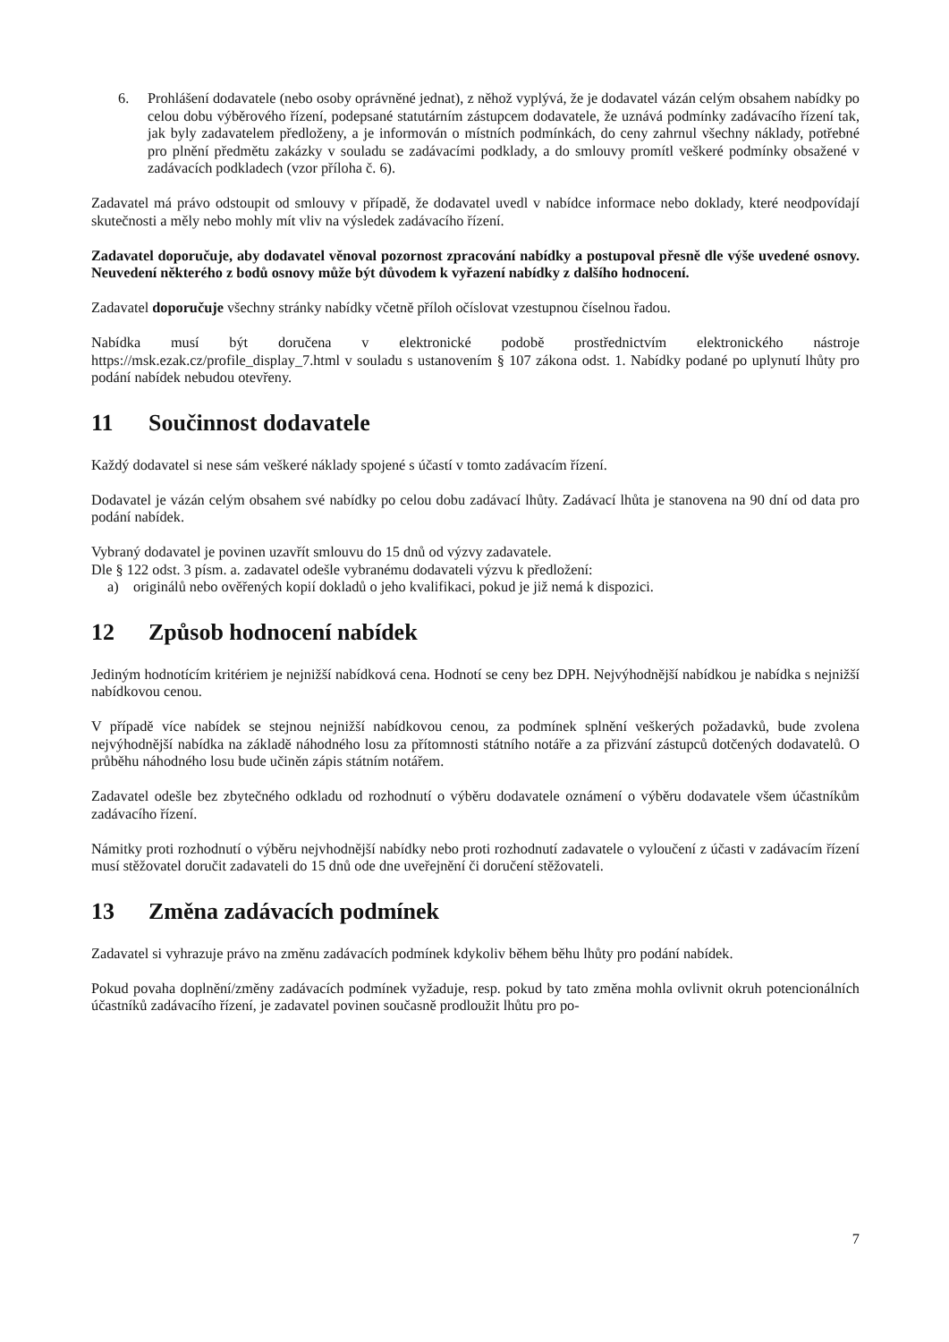6. Prohlášení dodavatele (nebo osoby oprávněné jednat), z něhož vyplývá, že je dodavatel vázán celým obsahem nabídky po celou dobu výběrového řízení, podepsané statutárním zástupcem dodavatele, že uznává podmínky zadávacího řízení tak, jak byly zadavatelem předloženy, a je informován o místních podmínkách, do ceny zahrnul všechny náklady, potřebné pro plnění předmětu zakázky v souladu se zadávacími podklady, a do smlouvy promítl veškeré podmínky obsažené v zadávacích podkladech (vzor příloha č. 6).
Zadavatel má právo odstoupit od smlouvy v případě, že dodavatel uvedl v nabídce informace nebo doklady, které neodpovídají skutečnosti a měly nebo mohly mít vliv na výsledek zadávacího řízení.
Zadavatel doporučuje, aby dodavatel věnoval pozornost zpracování nabídky a postupoval přesně dle výše uvedené osnovy. Neuvedení některého z bodů osnovy může být důvodem k vyřazení nabídky z dalšího hodnocení.
Zadavatel doporučuje všechny stránky nabídky včetně příloh očíslovat vzestupnou číselnou řadou.
Nabídka musí být doručena v elektronické podobě prostřednictvím elektronického nástroje https://msk.ezak.cz/profile_display_7.html v souladu s ustanovením § 107 zákona odst. 1. Nabídky podané po uplynutí lhůty pro podání nabídek nebudou otevřeny.
11 Součinnost dodavatele
Každý dodavatel si nese sám veškeré náklady spojené s účastí v tomto zadávacím řízení.
Dodavatel je vázán celým obsahem své nabídky po celou dobu zadávací lhůty. Zadávací lhůta je stanovena na 90 dní od data pro podání nabídek.
Vybraný dodavatel je povinen uzavřít smlouvu do 15 dnů od výzvy zadavatele.
Dle § 122 odst. 3 písm. a. zadavatel odešle vybranému dodavateli výzvu k předložení:
a) originálů nebo ověřených kopií dokladů o jeho kvalifikaci, pokud je již nemá k dispozici.
12 Způsob hodnocení nabídek
Jediným hodnotícím kritériem je nejnižší nabídková cena. Hodnotí se ceny bez DPH. Nejvýhodnější nabídkou je nabídka s nejnižší nabídkovou cenou.
V případě více nabídek se stejnou nejnižší nabídkovou cenou, za podmínek splnění veškerých požadavků, bude zvolena nejvýhodnější nabídka na základě náhodného losu za přítomnosti státního notáře a za přizvání zástupců dotčených dodavatelů. O průběhu náhodného losu bude učiněn zápis státním notářem.
Zadavatel odešle bez zbytečného odkladu od rozhodnutí o výběru dodavatele oznámení o výběru dodavatele všem účastníkům zadávacího řízení.
Námitky proti rozhodnutí o výběru nejvhodnější nabídky nebo proti rozhodnutí zadavatele o vyloučení z účasti v zadávacím řízení musí stěžovatel doručit zadavateli do 15 dnů ode dne uveřejnění či doručení stěžovateli.
13 Změna zadávacích podmínek
Zadavatel si vyhrazuje právo na změnu zadávacích podmínek kdykoliv během běhu lhůty pro podání nabídek.
Pokud povaha doplnění/změny zadávacích podmínek vyžaduje, resp. pokud by tato změna mohla ovlivnit okruh potencionálních účastníků zadávacího řízení, je zadavatel povinen současně prodloužit lhůtu pro po-
7